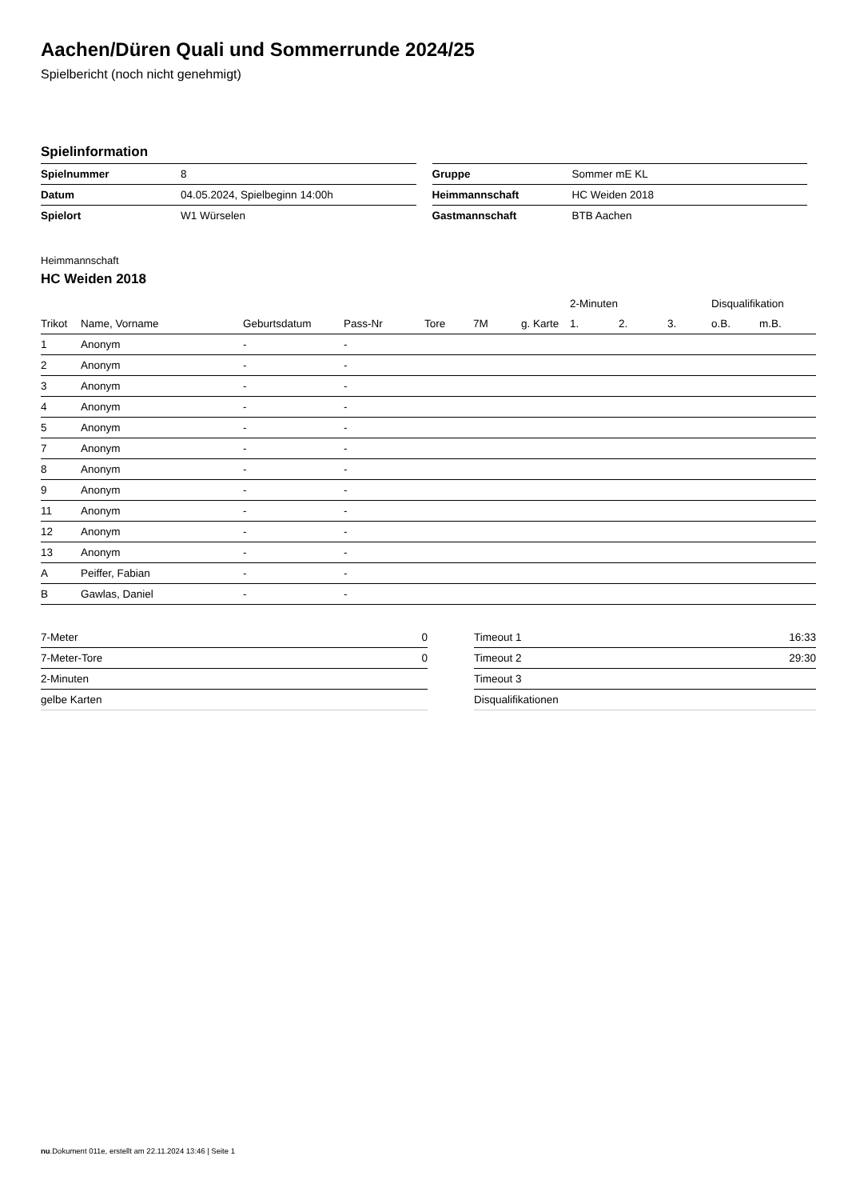Aachen/Düren Quali und Sommerrunde 2024/25
Spielbericht (noch nicht genehmigt)
Spielinformation
| Spielnummer | 8 |
| Datum | 04.05.2024, Spielbeginn 14:00h |
| Spielort | W1 Würselen |
| Gruppe | Sommer mE KL |
| Heimmannschaft | HC Weiden 2018 |
| Gastmannschaft | BTB Aachen |
Heimmannschaft
HC Weiden 2018
| | | | | | | | 2-Minuten | | | Disqualifikation | |
| --- | --- | --- | --- | --- | --- | --- | --- | --- | --- | --- | --- |
| Trikot | Name, Vorname | Geburtsdatum | Pass-Nr | Tore | 7M | g. Karte | 1. | 2. | 3. | o.B. | m.B. |
| 1 | Anonym | - | - | | | | | | | | |
| 2 | Anonym | - | - | | | | | | | | |
| 3 | Anonym | - | - | | | | | | | | |
| 4 | Anonym | - | - | | | | | | | | |
| 5 | Anonym | - | - | | | | | | | | |
| 7 | Anonym | - | - | | | | | | | | |
| 8 | Anonym | - | - | | | | | | | | |
| 9 | Anonym | - | - | | | | | | | | |
| 11 | Anonym | - | - | | | | | | | | |
| 12 | Anonym | - | - | | | | | | | | |
| 13 | Anonym | - | - | | | | | | | | |
| A | Peiffer, Fabian | - | - | | | | | | | | |
| B | Gawlas, Daniel | - | - | | | | | | | | |
| 7-Meter | 0 |
| 7-Meter-Tore | 0 |
| 2-Minuten | |
| gelbe Karten | |
| Timeout 1 | 16:33 |
| Timeout 2 | 29:30 |
| Timeout 3 | |
| Disqualifikationen | |
nu.Dokument 011e, erstellt am 22.11.2024 13:46 | Seite 1